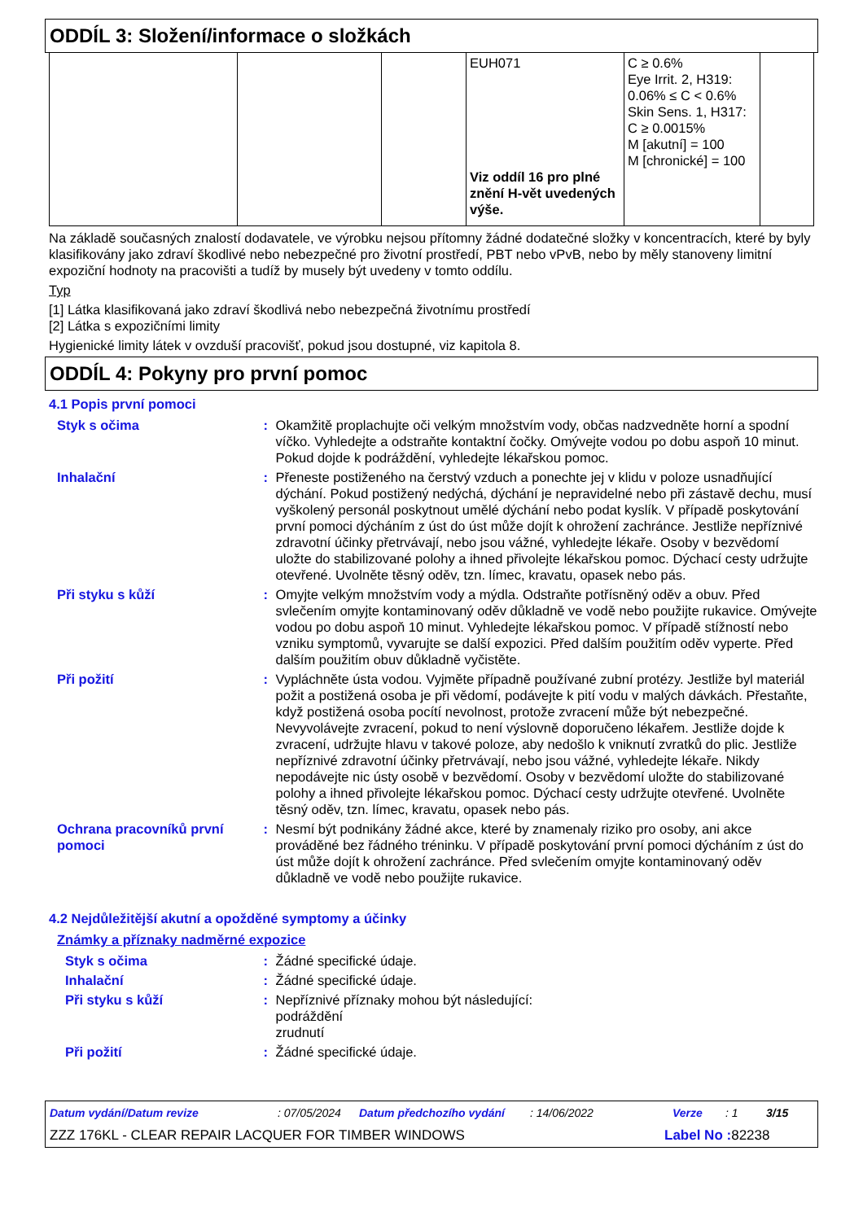ODDÍL 3: Složení/informace o složkách
| | | | EUH071 Viz oddíl 16 pro plné znění H-vět uvedených výše. | C ≥ 0.6% Eye Irrit. 2, H319: 0.06% ≤ C < 0.6% Skin Sens. 1, H317: C ≥ 0.0015% M [akutní] = 100 M [chronické] = 100 | |
Na základě současných znalostí dodavatele, ve výrobku nejsou přítomny žádné dodatečné složky v koncentracích, které by byly klasifikovány jako zdraví škodlivé nebo nebezpečné pro životní prostředí, PBT nebo vPvB, nebo by měly stanoveny limitní expoziční hodnoty na pracovišti a tudíž by musely být uvedeny v tomto oddílu.
Typ
[1] Látka klasifikovaná jako zdraví škodlivá nebo nebezpečná životnímu prostředí
[2] Látka s expozičními limity
Hygienické limity látek v ovzduší pracovišť, pokud jsou dostupné, viz kapitola 8.
ODDÍL 4: Pokyny pro první pomoc
4.1 Popis první pomoci
Styk s očima : Okamžitě proplachujte oči velkým množstvím vody, občas nadzvedněte horní a spodní víčko. Vyhledejte a odstraňte kontaktní čočky. Omývejte vodou po dobu aspoň 10 minut. Pokud dojde k podráždění, vyhledejte lékařskou pomoc.
Inhalační : Přeneste postiženého na čerstvý vzduch a ponechte jej v klidu v poloze usnadňující dýchání. Pokud postižený nedýchá, dýchání je nepravidelné nebo při zástavě dechu, musí vyškolený personál poskytnout umělé dýchání nebo podat kyslík. V případě poskytování první pomoci dýcháním z úst do úst může dojít k ohrožení zachránce. Jestliže nepříznivé zdravotní účinky přetrvávají, nebo jsou vážné, vyhledejte lékaře. Osoby v bezvědomí uložte do stabilizované polohy a ihned přivolejte lékařskou pomoc. Dýchací cesty udržujte otevřené. Uvolněte těsný oděv, tzn. límec, kravatu, opasek nebo pás.
Při styku s kůží : Omyjte velkým množstvím vody a mýdla. Odstraňte potřísněný oděv a obuv. Před svlečením omyjte kontaminovaný oděv důkladně ve vodě nebo použijte rukavice. Omývejte vodou po dobu aspoň 10 minut. Vyhledejte lékařskou pomoc. V případě stížností nebo vzniku symptomů, vyvarujte se další expozici. Před dalším použitím oděv vyperte. Před dalším použitím obuv důkladně vyčistěte.
Při požití : Vypláchněte ústa vodou. Vyjměte případně používané zubní protézy. Jestliže byl materiál požit a postižená osoba je při vědomí, podávejte k pití vodu v malých dávkách. Přestaňte, když postižená osoba pocítí nevolnost, protože zvracení může být nebezpečné. Nevyvolávejte zvracení, pokud to není výslovně doporučeno lékařem. Jestliže dojde k zvracení, udržujte hlavu v takové poloze, aby nedošlo k vniknutí zvratků do plic. Jestliže nepříznivé zdravotní účinky přetrvávají, nebo jsou vážné, vyhledejte lékaře. Nikdy nepodávejte nic ústy osobě v bezvědomí. Osoby v bezvědomí uložte do stabilizované polohy a ihned přivolejte lékařskou pomoc. Dýchací cesty udržujte otevřené. Uvolněte těsný oděv, tzn. límec, kravatu, opasek nebo pás.
Ochrana pracovníků první pomoci
: Nesmí být podnikány žádné akce, které by znamenaly riziko pro osoby, ani akce prováděné bez řádného tréninku. V případě poskytování první pomoci dýcháním z úst do úst může dojít k ohrožení zachránce. Před svlečením omyjte kontaminovaný oděv důkladně ve vodě nebo použijte rukavice.
4.2 Nejdůležitější akutní a opožděné symptomy a účinky
Známky a příznaky nadměrné expozice
Styk s očima : Žádné specifické údaje.
Inhalační : Žádné specifické údaje.
Při styku s kůží : Nepříznivé příznaky mohou být následující:
podráždění
zrudnutí
Při požití : Žádné specifické údaje.
Datum vydání/Datum revize: 07/05/2024 Datum předchozího vydání: 14/06/2022 Verze: 1 3/15
ZZZ 176KL - CLEAR REPAIR LACQUER FOR TIMBER WINDOWS Label No : 82238